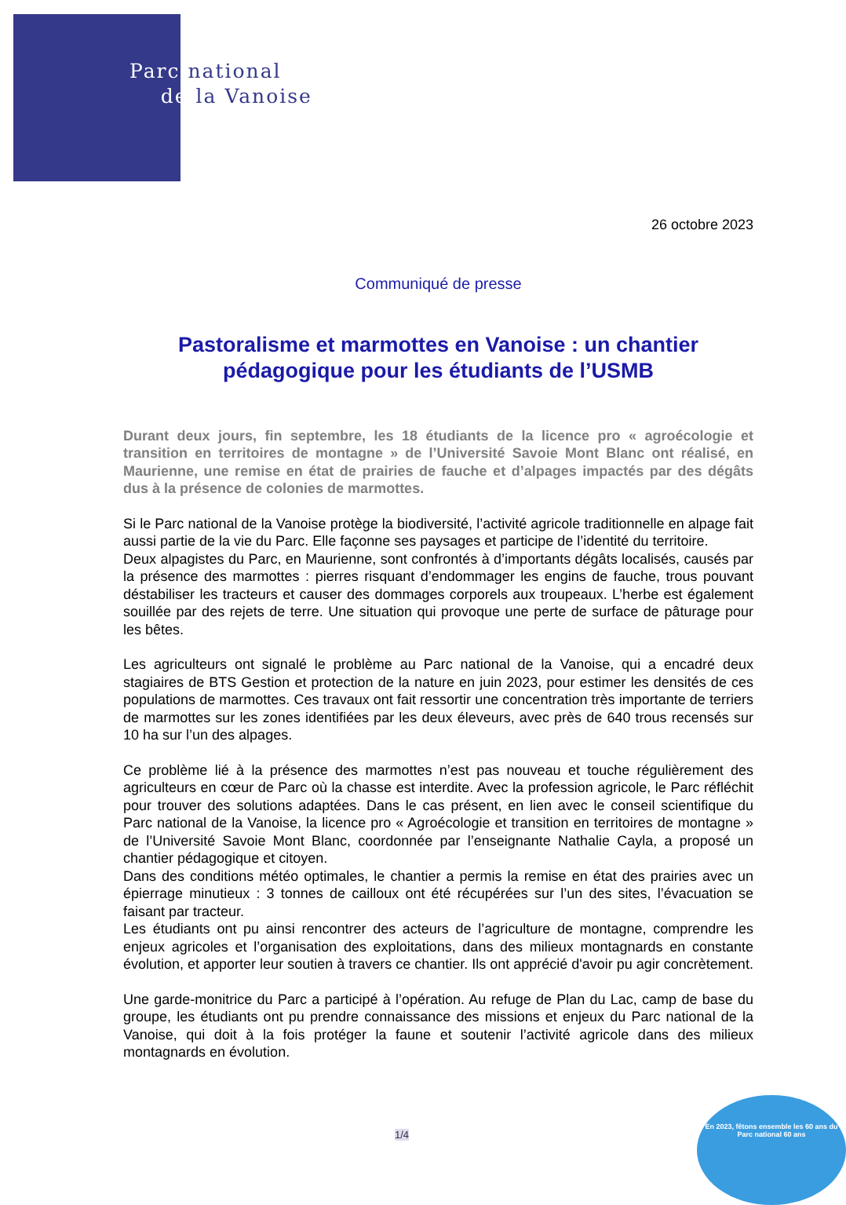Parc national
de la Vanoise
26 octobre 2023
Communiqué de presse
Pastoralisme et marmottes en Vanoise : un chantier pédagogique pour les étudiants de l’USMB
Durant deux jours, fin septembre, les 18 étudiants de la licence pro « agroécologie et transition en territoires de montagne » de l’Université Savoie Mont Blanc ont réalisé, en Maurienne, une remise en état de prairies de fauche et d’alpages impactés par des dégâts dus à la présence de colonies de marmottes.
Si le Parc national de la Vanoise protège la biodiversité, l’activité agricole traditionnelle en alpage fait aussi partie de la vie du Parc. Elle façonne ses paysages et participe de l’identité du territoire.
Deux alpagistes du Parc, en Maurienne, sont confrontés à d’importants dégâts localisés, causés par la présence des marmottes : pierres risquant d’endommager les engins de fauche, trous pouvant déstabiliser les tracteurs et causer des dommages corporels aux troupeaux. L’herbe est également souillée par des rejets de terre. Une situation qui provoque une perte de surface de pâturage pour les bêtes.
Les agriculteurs ont signalé le problème au Parc national de la Vanoise, qui a encadré deux stagiaires de BTS Gestion et protection de la nature en juin 2023, pour estimer les densités de ces populations de marmottes. Ces travaux ont fait ressortir une concentration très importante de terriers de marmottes sur les zones identifiées par les deux éleveurs, avec près de 640 trous recensés sur 10 ha sur l’un des alpages.
Ce problème lié à la présence des marmottes n’est pas nouveau et touche régulièrement des agriculteurs en cœur de Parc où la chasse est interdite. Avec la profession agricole, le Parc réfléchit pour trouver des solutions adaptées. Dans le cas présent, en lien avec le conseil scientifique du Parc national de la Vanoise, la licence pro « Agroécologie et transition en territoires de montagne » de l’Université Savoie Mont Blanc, coordonnée par l’enseignante Nathalie Cayla, a proposé un chantier pédagogique et citoyen.
Dans des conditions météo optimales, le chantier a permis la remise en état des prairies avec un épierrage minutieux : 3 tonnes de cailloux ont été récupérées sur l’un des sites, l’évacuation se faisant par tracteur.
Les étudiants ont pu ainsi rencontrer des acteurs de l’agriculture de montagne, comprendre les enjeux agricoles et l’organisation des exploitations, dans des milieux montagnards en constante évolution, et apporter leur soutien à travers ce chantier. Ils ont apprécié d'avoir pu agir concrètement.
Une garde-monitrice du Parc a participé à l’opération. Au refuge de Plan du Lac, camp de base du groupe, les étudiants ont pu prendre connaissance des missions et enjeux du Parc national de la Vanoise, qui doit à la fois protéger la faune et soutenir l’activité agricole dans des milieux montagnards en évolution.
1/4
En 2023, fêtons ensemble les 60 ans du Parc national 60 ans